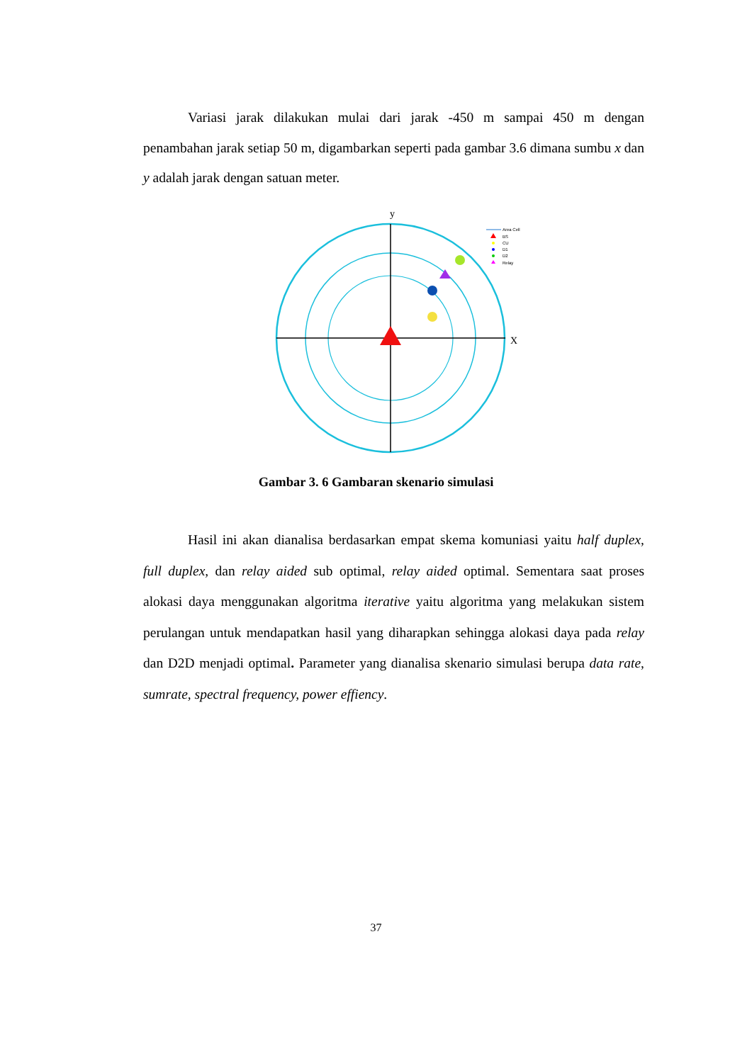Variasi jarak dilakukan mulai dari jarak -450 m sampai 450 m dengan penambahan jarak setiap 50 m, digambarkan seperti pada gambar 3.6 dimana sumbu x dan y adalah jarak dengan satuan meter.
y
X
Area Cell
BS
CU
D1
D2
Relay
Gambar 3. 6 Gambaran skenario simulasi
Hasil ini akan dianalisa berdasarkan empat skema komuniasi yaitu half duplex, full duplex, dan relay aided sub optimal, relay aided optimal. Sementara saat proses alokasi daya menggunakan algoritma iterative yaitu algoritma yang melakukan sistem perulangan untuk mendapatkan hasil yang diharapkan sehingga alokasi daya pada relay dan D2D menjadi optimal. Parameter yang dianalisa skenario simulasi berupa data rate, sumrate, spectral frequency, power effiency.
37